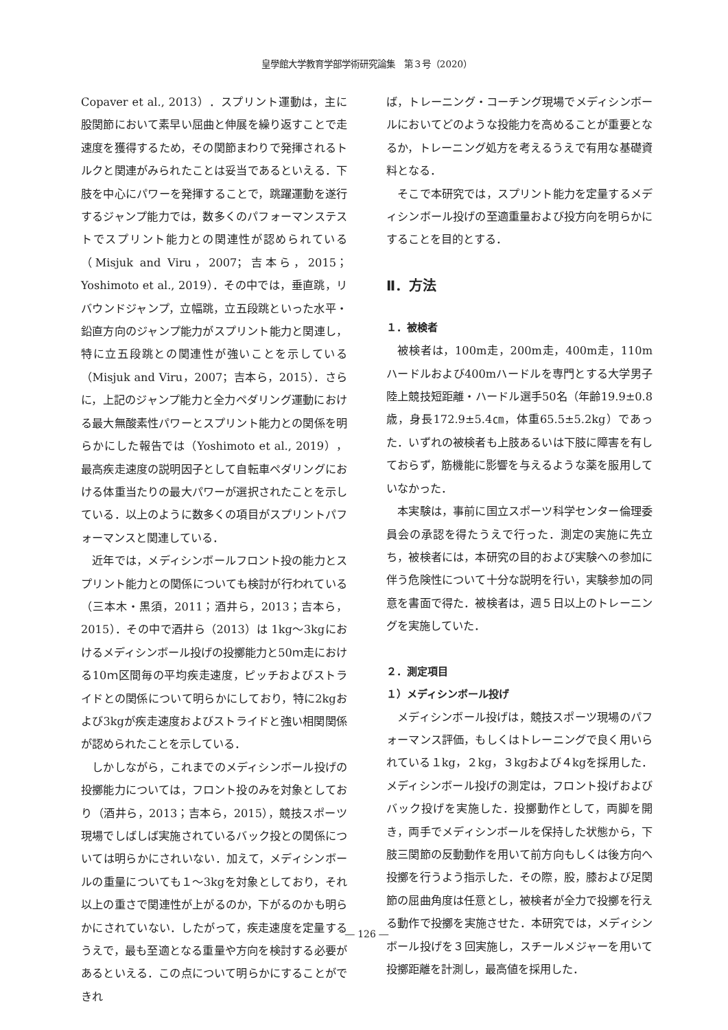皇學館大学教育学部学術研究論集　第３号（2020）
Copaver et al., 2013）．スプリント運動は，主に股関節において素早い屈曲と伸展を繰り返すことで走速度を獲得するため，その関節まわりで発揮されるトルクと関連がみられたことは妥当であるといえる．下肢を中心にパワーを発揮することで，跳躍運動を遂行するジャンプ能力では，数多くのパフォーマンステストでスプリント能力との関連性が認められている（Misjuk and Viru，2007；吉本ら，2015；Yoshimoto et al., 2019）．その中では，垂直跳，リバウンドジャンプ，立幅跳，立五段跳といった水平・鉛直方向のジャンプ能力がスプリント能力と関連し，特に立五段跳との関連性が強いことを示している（Misjuk and Viru，2007；吉本ら，2015）．さらに，上記のジャンプ能力と全力ペダリング運動における最大無酸素性パワーとスプリント能力との関係を明らかにした報告では（Yoshimoto et al., 2019），最高疾走速度の説明因子として自転車ペダリングにおける体重当たりの最大パワーが選択されたことを示している．以上のように数多くの項目がスプリントパフォーマンスと関連している．
近年では，メディシンボールフロント投の能力とスプリント能力との関係についても検討が行われている（三本木・黒須，2011；酒井ら，2013；吉本ら，2015）．その中で酒井ら（2013）は 1kg～3kgにおけるメディシンボール投げの投擲能力と50ｍ走における10ｍ区間毎の平均疾走速度，ピッチおよびストライドとの関係について明らかにしており，特に2kgおよび3kgが疾走速度およびストライドと強い相関関係が認められたことを示している．
しかしながら，これまでのメディシンボール投げの投擲能力については，フロント投のみを対象としており（酒井ら，2013；吉本ら，2015），競技スポーツ現場でしばしば実施されているバック投との関係については明らかにされいない．加えて，メディシンボールの重量についても１～3kgを対象としており，それ以上の重さで関連性が上がるのか，下がるのかも明らかにされていない．したがって，疾走速度を定量するうえで，最も至適となる重量や方向を検討する必要があるといえる．この点について明らかにすることができれ
ば，トレーニング・コーチング現場でメディシンボールにおいてどのような投能力を高めることが重要となるか，トレーニング処方を考えるうえで有用な基礎資料となる．
そこで本研究では，スプリント能力を定量するメディシンボール投げの至適重量および投方向を明らかにすることを目的とする．
Ⅱ．方法
１．被検者
被検者は，100m走，200m走，400m走，110mハードルおよび400mハードルを専門とする大学男子陸上競技短距離・ハードル選手50名（年齢19.9±0.8歳，身長172.9±5.4㎝，体重65.5±5.2kg）であった．いずれの被検者も上肢あるいは下肢に障害を有しておらず，筋機能に影響を与えるような薬を服用していなかった．
本実験は，事前に国立スポーツ科学センター倫理委員会の承認を得たうえで行った．測定の実施に先立ち，被検者には，本研究の目的および実験への参加に伴う危険性について十分な説明を行い，実験参加の同意を書面で得た．被検者は，週５日以上のトレーニングを実施していた．
２．測定項目
１）メディシンボール投げ
メディシンボール投げは，競技スポーツ現場のパフォーマンス評価，もしくはトレーニングで良く用いられている１kg，２kg，３kgおよび４kgを採用した．メディシンボール投げの測定は，フロント投げおよびバック投げを実施した．投擲動作として，両脚を開き，両手でメディシンボールを保持した状態から，下肢三関節の反動動作を用いて前方向もしくは後方向へ投擲を行うよう指示した．その際，股，膝および足関節の屈曲角度は任意とし，被検者が全力で投擲を行える動作で投擲を実施させた．本研究では，メディシンボール投げを３回実施し，スチールメジャーを用いて投擲距離を計測し，最高値を採用した．
― 126 ―